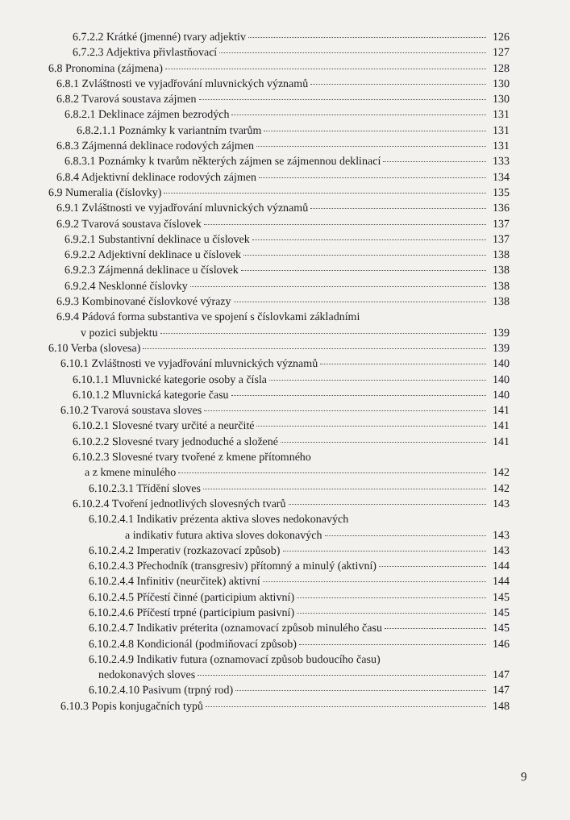6.7.2.2 Krátké (jmenné) tvary adjektiv 126
6.7.2.3 Adjektiva přivlastňovací 127
6.8 Pronomina (zájmena) 128
6.8.1 Zvláštnosti ve vyjadřování mluvnických významů 130
6.8.2 Tvarová soustava zájmen 130
6.8.2.1 Deklinace zájmen bezrodých 131
6.8.2.1.1 Poznámky k variantním tvarům 131
6.8.3 Zájmenná deklinace rodových zájmen 131
6.8.3.1 Poznámky k tvarům některých zájmen se zájmennou deklinací 133
6.8.4 Adjektivní deklinace rodových zájmen 134
6.9 Numeralia (číslovky) 135
6.9.1 Zvláštnosti ve vyjadřování mluvnických významů 136
6.9.2 Tvarová soustava číslovek 137
6.9.2.1 Substantivní deklinace u číslovek 137
6.9.2.2 Adjektivní deklinace u číslovek 138
6.9.2.3 Zájmenná deklinace u číslovek 138
6.9.2.4 Nesklonné číslovky 138
6.9.3 Kombinované číslovkové výrazy 138
6.9.4 Pádová forma substantiva ve spojení s číslovkami základními
v pozici subjektu 139
6.10 Verba (slovesa) 139
6.10.1 Zvláštnosti ve vyjadřování mluvnických významů 140
6.10.1.1 Mluvnické kategorie osoby a čísla 140
6.10.1.2 Mluvnická kategorie času 140
6.10.2 Tvarová soustava sloves 141
6.10.2.1 Slovesné tvary určité a neurčité 141
6.10.2.2 Slovesné tvary jednoduché a složené 141
6.10.2.3 Slovesné tvary tvořené z kmene přítomného
a z kmene minulého 142
6.10.2.3.1 Třídění sloves 142
6.10.2.4 Tvoření jednotlivých slovesných tvarů 143
6.10.2.4.1 Indikativ prézenta aktiva sloves nedokonavých
a indikativ futura aktiva sloves dokonavých 143
6.10.2.4.2 Imperativ (rozkazovací způsob) 143
6.10.2.4.3 Přechodník (transgresiv) přítomný a minulý (aktivní) 144
6.10.2.4.4 Infinitiv (neurčitek) aktivní 144
6.10.2.4.5 Příčestí činné (participium aktivní) 145
6.10.2.4.6 Příčestí trpné (participium pasivní) 145
6.10.2.4.7 Indikativ préterita (oznamovací způsob minulého času 145
6.10.2.4.8 Kondicionál (podmiňovací způsob) 146
6.10.2.4.9 Indikativ futura (oznamovací způsob budoucího času)
nedokonavých sloves 147
6.10.2.4.10 Pasivum (trpný rod) 147
6.10.3 Popis konjugačních typů 148
9